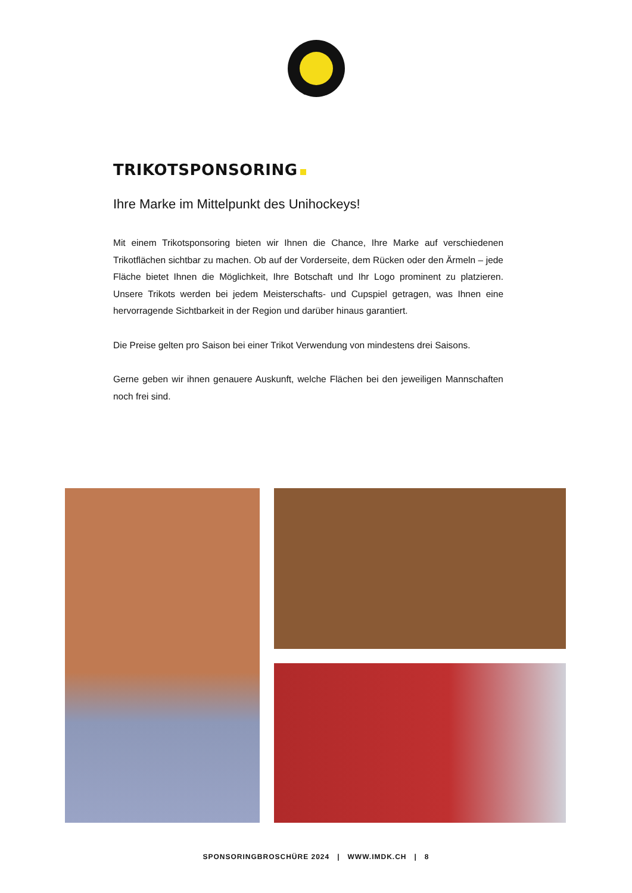TRIKOTSPONSORING
Ihre Marke im Mittelpunkt des Unihockeys!
Mit einem Trikotsponsoring bieten wir Ihnen die Chance, Ihre Marke auf verschiedenen Trikotflächen sichtbar zu machen. Ob auf der Vorderseite, dem Rücken oder den Ärmeln – jede Fläche bietet Ihnen die Möglichkeit, Ihre Botschaft und Ihr Logo prominent zu platzieren. Unsere Trikots werden bei jedem Meisterschafts- und Cupspiel getragen, was Ihnen eine hervorragende Sichtbarkeit in der Region und darüber hinaus garantiert.
Die Preise gelten pro Saison bei einer Trikot Verwendung von mindestens drei Saisons.
Gerne geben wir ihnen genauere Auskunft, welche Flächen bei den jeweiligen Mannschaften noch frei sind.
SPONSORINGBROSCHÜRE 2024 | WWW.IMDK.CH | 8